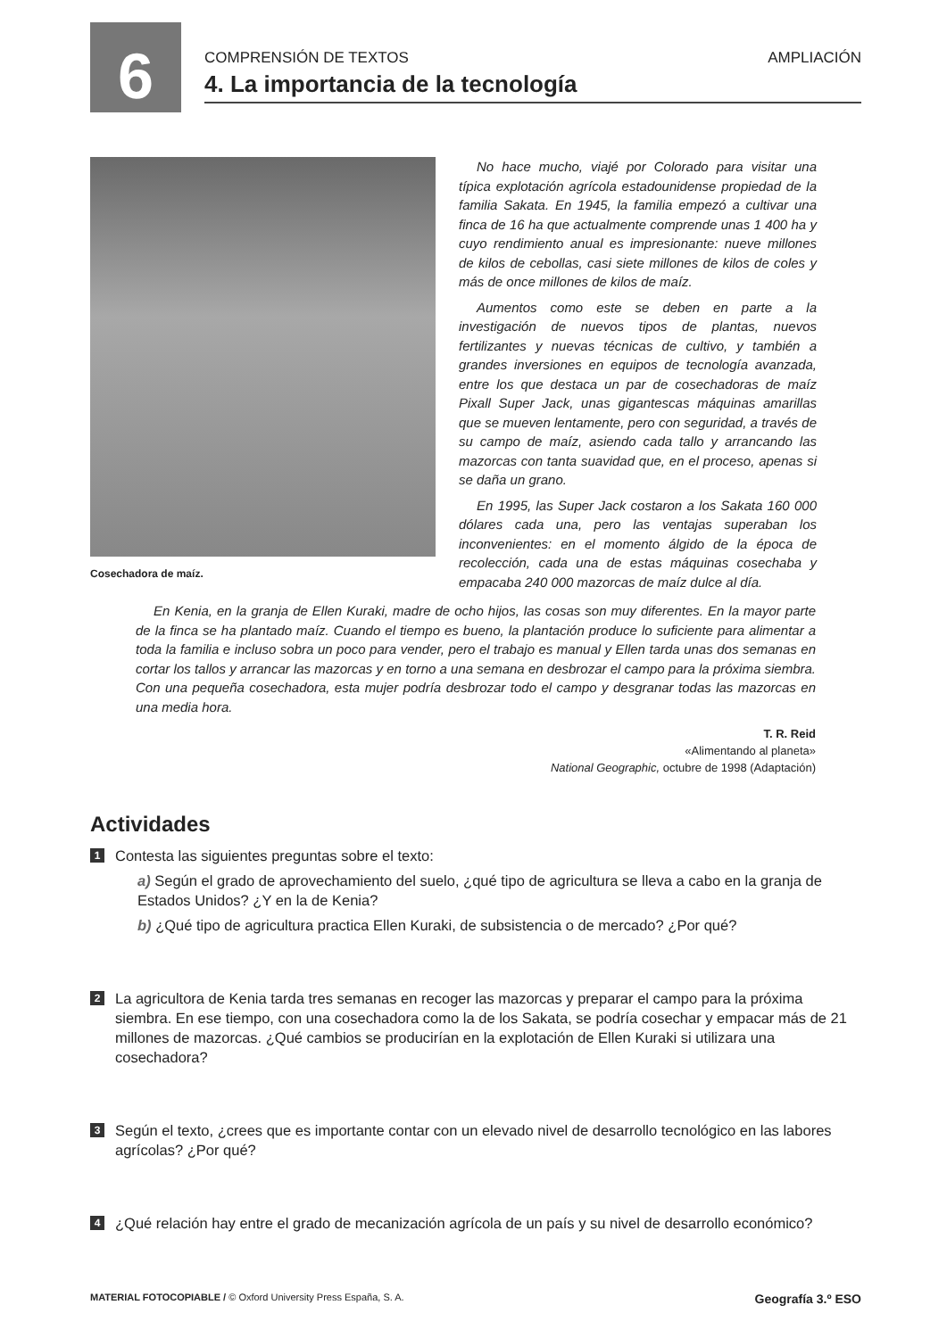6
COMPRENSIÓN DE TEXTOS AMPLIACIÓN
4. La importancia de la tecnología
Cosechadora de maíz.
No hace mucho, viajé por Colorado para visitar una típica explotación agrícola estadounidense propiedad de la familia Sakata. En 1945, la familia empezó a cultivar una finca de 16 ha que actualmente comprende unas 1 400 ha y cuyo rendimiento anual es impresionante: nueve millones de kilos de cebollas, casi siete millones de kilos de coles y más de once millones de kilos de maíz.
Aumentos como este se deben en parte a la investigación de nuevos tipos de plantas, nuevos fertilizantes y nuevas técnicas de cultivo, y también a grandes inversiones en equipos de tecnología avanzada, entre los que destaca un par de cosechadoras de maíz Pixall Super Jack, unas gigantescas máquinas amarillas que se mueven lentamente, pero con seguridad, a través de su campo de maíz, asiendo cada tallo y arrancando las mazorcas con tanta suavidad que, en el proceso, apenas si se daña un grano.
En 1995, las Super Jack costaron a los Sakata 160 000 dólares cada una, pero las ventajas superaban los inconvenientes: en el momento álgido de la época de recolección, cada una de estas máquinas cosechaba y empacaba 240 000 mazorcas de maíz dulce al día.
En Kenia, en la granja de Ellen Kuraki, madre de ocho hijos, las cosas son muy diferentes. En la mayor parte de la finca se ha plantado maíz. Cuando el tiempo es bueno, la plantación produce lo suficiente para alimentar a toda la familia e incluso sobra un poco para vender, pero el trabajo es manual y Ellen tarda unas dos semanas en cortar los tallos y arrancar las mazorcas y en torno a una semana en desbrozar el campo para la próxima siembra. Con una pequeña cosechadora, esta mujer podría desbrozar todo el campo y desgranar todas las mazorcas en una media hora.
T. R. Reid
«Alimentando al planeta»
National Geographic, octubre de 1998 (Adaptación)
Actividades
1
Contesta las siguientes preguntas sobre el texto:
a) Según el grado de aprovechamiento del suelo, ¿qué tipo de agricultura se lleva a cabo en la granja de Estados Unidos? ¿Y en la de Kenia?
b) ¿Qué tipo de agricultura practica Ellen Kuraki, de subsistencia o de mercado? ¿Por qué?
2
La agricultora de Kenia tarda tres semanas en recoger las mazorcas y preparar el campo para la próxima siembra. En ese tiempo, con una cosechadora como la de los Sakata, se podría cosechar y empacar más de 21 millones de mazorcas. ¿Qué cambios se producirían en la explotación de Ellen Kuraki si utilizara una cosechadora?
3
Según el texto, ¿crees que es importante contar con un elevado nivel de desarrollo tecnológico en las labores agrícolas? ¿Por qué?
4
¿Qué relación hay entre el grado de mecanización agrícola de un país y su nivel de desarrollo económico?
MATERIAL FOTOCOPIABLE / © Oxford University Press España, S. A. Geografía 3.º ESO